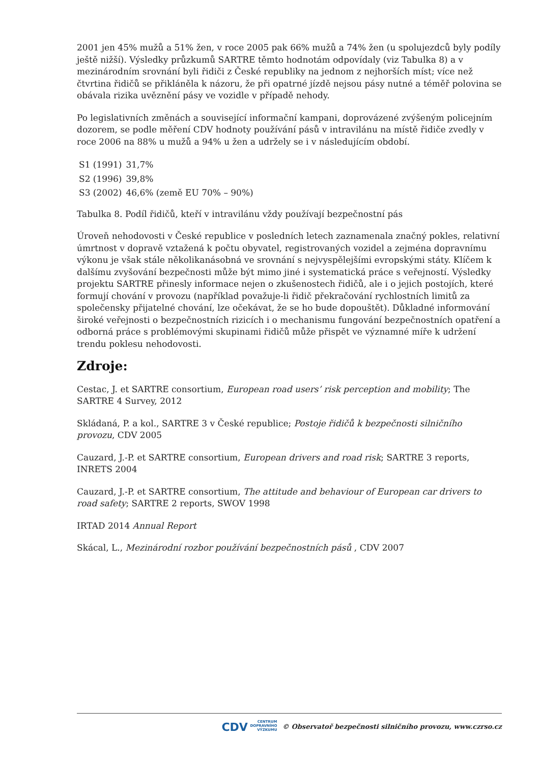2001 jen 45% mužů a 51% žen, v roce 2005 pak 66% mužů a 74% žen (u spolujezdců byly podíly ještě nižší). Výsledky průzkumů SARTRE těmto hodnotám odpovídaly (viz Tabulka 8) a v mezinárodním srovnání byli řidiči z České republiky na jednom z nejhorších míst; více než čtvrtina řidičů se přikláněla k názoru, že při opatrné jízdě nejsou pásy nutné a téměř polovina se obávala rizika uvěznění pásy ve vozidle v případě nehody.
Po legislativních změnách a související informační kampani, doprovázené zvýšeným policejním dozorem, se podle měření CDV hodnoty používání pásů v intravilánu na místě řidiče zvedly v roce 2006 na 88% u mužů a 94% u žen a udržely se i v následujícím období.
| S1 (1991) | 31,7% |
| S2 (1996) | 39,8% |
| S3 (2002) | 46,6% (země EU 70% – 90%) |
Tabulka 8. Podíl řidičů, kteří v intravilánu vždy používají bezpečnostní pás
Úroveň nehodovosti v České republice v posledních letech zaznamenala značný pokles, relativní úmrtnost v dopravě vztažená k počtu obyvatel, registrovaných vozidel a zejména dopravnímu výkonu je však stále několikanásobná ve srovnání s nejvyspělejšími evropskými státy. Klíčem k dalšímu zvyšování bezpečnosti může být mimo jiné i systematická práce s veřejností. Výsledky projektu SARTRE přinesly informace nejen o zkušenostech řidičů, ale i o jejich postojích, které formují chování v provozu (například považuje-li řidič překračování rychlostních limitů za společensky přijatelné chování, lze očekávat, že se ho bude dopouštět). Důkladné informování široké veřejnosti o bezpečnostních rizicích i o mechanismu fungování bezpečnostních opatření a odborná práce s problémovými skupinami řidičů může přispět ve významné míře k udržení trendu poklesu nehodovosti.
Zdroje:
Cestac, J. et SARTRE consortium, European road users’ risk perception and mobility; The SARTRE 4 Survey, 2012
Skládaná, P. a kol., SARTRE 3 v České republice; Postoje řidičů k bezpečnosti silničního provozu, CDV 2005
Cauzard, J.-P. et SARTRE consortium, European drivers and road risk; SARTRE 3 reports, INRETS 2004
Cauzard, J.-P. et SARTRE consortium, The attitude and behaviour of European car drivers to road safety; SARTRE 2 reports, SWOV 1998
IRTAD 2014 Annual Report
Skácal, L., Mezinárodní rozbor používání bezpečnostních pásů , CDV 2007
CDV CENTRUM
DOPRAVNÍHO
VÝZKUMU © Observatoř bezpečnosti silničního provozu, www.czrso.cz